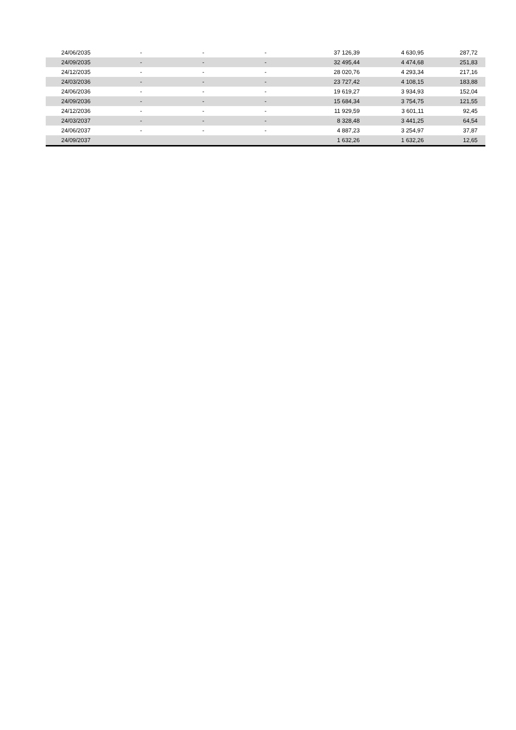| 24/06/2035 | - | - | - | 37 126,39 | 4 630,95 | 287,72 |
| 24/09/2035 | - | - | - | 32 495,44 | 4 474,68 | 251,83 |
| 24/12/2035 | - | - | - | 28 020,76 | 4 293,34 | 217,16 |
| 24/03/2036 | - | - | - | 23 727,42 | 4 108,15 | 183,88 |
| 24/06/2036 | - | - | - | 19 619,27 | 3 934,93 | 152,04 |
| 24/09/2036 | - | - | - | 15 684,34 | 3 754,75 | 121,55 |
| 24/12/2036 | - | - | - | 11 929,59 | 3 601,11 | 92,45 |
| 24/03/2037 | - | - | - | 8 328,48 | 3 441,25 | 64,54 |
| 24/06/2037 | - | - | - | 4 887,23 | 3 254,97 | 37,87 |
| 24/09/2037 | | | | 1 632,26 | 1 632,26 | 12,65 |